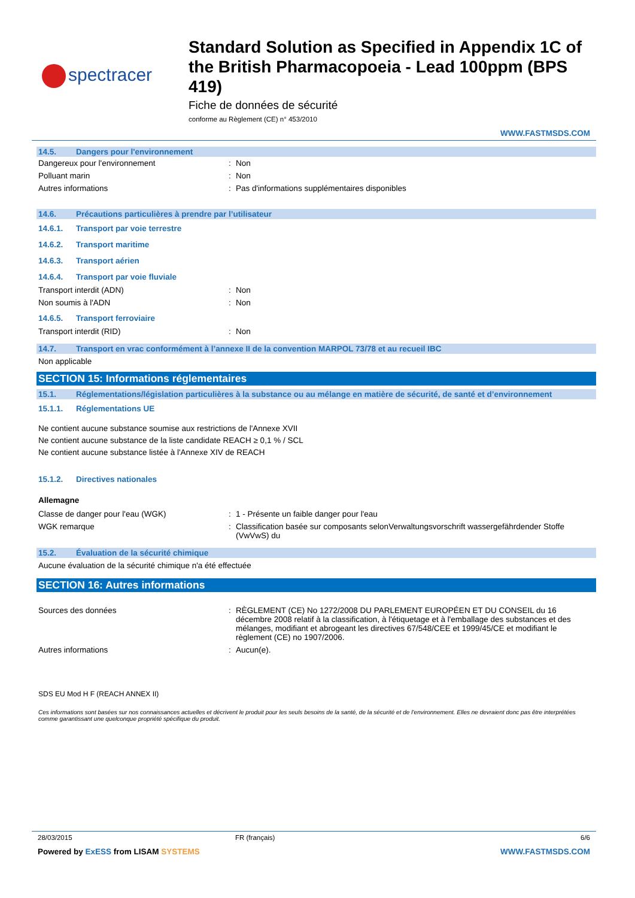spectracer
Standard Solution as Specified in Appendix 1C of the British Pharmacopoeia - Lead 100ppm (BPS 419)
Fiche de données de sécurité
conforme au Règlement (CE) n° 453/2010
WWW.FASTMSDS.COM
14.5. Dangers pour l'environnement
Dangereux pour l'environnement: Non
Polluant marin: Non
Autres informations: Pas d'informations supplémentaires disponibles
14.6. Précautions particulières à prendre par l’utilisateur
14.6.1. Transport par voie terrestre
14.6.2. Transport maritime
14.6.3. Transport aérien
14.6.4. Transport par voie fluviale
Transport interdit (ADN): Non
Non soumis à l'ADN: Non
14.6.5. Transport ferroviaire
Transport interdit (RID): Non
14.7. Transport en vrac conformément à l’annexe II de la convention MARPOL 73/78 et au recueil IBC
Non applicable
SECTION 15: Informations réglementaires
15.1. Réglementations/législation particulières à la substance ou au mélange en matière de sécurité, de santé et d’environnement
15.1.1. Réglementations UE
Ne contient aucune substance soumise aux restrictions de l'Annexe XVII
Ne contient aucune substance de la liste candidate REACH ≥ 0,1 % / SCL
Ne contient aucune substance listée à l'Annexe XIV de REACH
15.1.2. Directives nationales
Allemagne
Classe de danger pour l'eau (WGK): 1 - Présente un faible danger pour l'eau
WGK remarque: Classification basée sur composants selonVerwaltungsvorschrift wassergefährdender Stoffe (VwVwS) du
15.2. Évaluation de la sécurité chimique
Aucune évaluation de la sécurité chimique n'a été effectuée
SECTION 16: Autres informations
Sources des données: RÈGLEMENT (CE) No 1272/2008 DU PARLEMENT EUROPÉEN ET DU CONSEIL du 16 décembre 2008 relatif à la classification, à l'étiquetage et à l'emballage des substances et des mélanges, modifiant et abrogeant les directives 67/548/CEE et 1999/45/CE et modifiant le règlement (CE) no 1907/2006.
Autres informations: Aucun(e).
SDS EU Mod H F (REACH ANNEX II)
Ces informations sont basées sur nos connaissances actuelles et décrivent le produit pour les seuls besoins de la santé, de la sécurité et de l’environnement. Elles ne devraient donc pas être interprétées comme garantissant une quelconque propriété spécifique du produit.
28/03/2015 FR (français) 6/6
Powered by ExESS from LISAM SYSTEMS WWW.FASTMSDS.COM